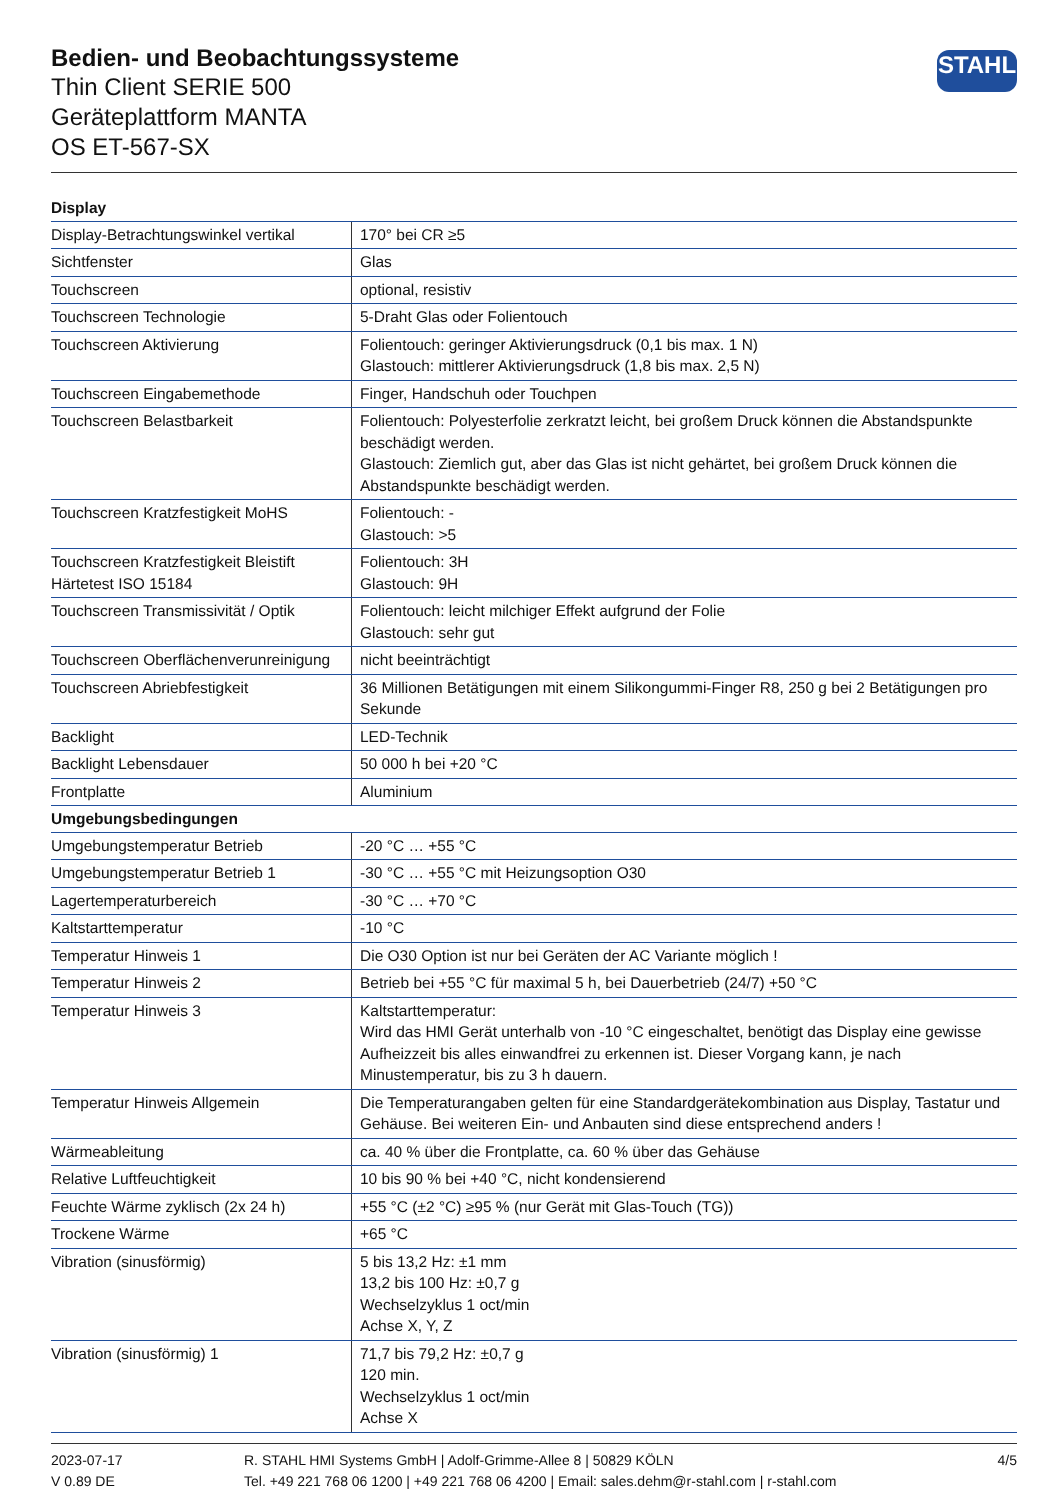Bedien- und Beobachtungssysteme
Thin Client SERIE 500
Geräteplattform MANTA
OS ET-567-SX
STAHL
| Display | |
| --- | --- |
| Display-Betrachtungswinkel vertikal | 170° bei CR ≥5 |
| Sichtfenster | Glas |
| Touchscreen | optional, resistiv |
| Touchscreen Technologie | 5-Draht Glas oder Folientouch |
| Touchscreen Aktivierung | Folientouch: geringer Aktivierungsdruck (0,1 bis max. 1 N) Glastouch: mittlerer Aktivierungsdruck (1,8 bis max. 2,5 N) |
| Touchscreen Eingabemethode | Finger, Handschuh oder Touchpen |
| Touchscreen Belastbarkeit | Folientouch: Polyesterfolie zerkratzt leicht, bei großem Druck können die Abstandspunkte beschädigt werden. Glastouch: Ziemlich gut, aber das Glas ist nicht gehärtet, bei großem Druck können die Abstandspunkte beschädigt werden. |
| Touchscreen Kratzfestigkeit MoHS | Folientouch: - Glastouch: >5 |
| Touchscreen Kratzfestigkeit Bleistift Härtetest ISO 15184 | Folientouch: 3H Glastouch: 9H |
| Touchscreen Transmissivität / Optik | Folientouch: leicht milchiger Effekt aufgrund der Folie Glastouch: sehr gut |
| Touchscreen Oberflächenverunreinigung | nicht beeinträchtigt |
| Touchscreen Abriebfestigkeit | 36 Millionen Betätigungen mit einem Silikongummi-Finger R8, 250 g bei 2 Betätigungen pro Sekunde |
| Backlight | LED-Technik |
| Backlight Lebensdauer | 50 000 h bei +20 °C |
| Frontplatte | Aluminium |
| Umgebungsbedingungen | |
| Umgebungstemperatur Betrieb | -20 °C … +55 °C |
| Umgebungstemperatur Betrieb 1 | -30 °C … +55 °C mit Heizungsoption O30 |
| Lagertemperaturbereich | -30 °C … +70 °C |
| Kaltstarttemperatur | -10 °C |
| Temperatur Hinweis 1 | Die O30 Option ist nur bei Geräten der AC Variante möglich ! |
| Temperatur Hinweis 2 | Betrieb bei +55 °C für maximal 5 h, bei Dauerbetrieb (24/7) +50 °C |
| Temperatur Hinweis 3 | Kaltstarttemperatur: Wird das HMI Gerät unterhalb von -10 °C eingeschaltet, benötigt das Display eine gewisse Aufheizzeit bis alles einwandfrei zu erkennen ist. Dieser Vorgang kann, je nach Minustemperatur, bis zu 3 h dauern. |
| Temperatur Hinweis Allgemein | Die Temperaturangaben gelten für eine Standardgerätekombination aus Display, Tastatur und Gehäuse. Bei weiteren Ein- und Anbauten sind diese entsprechend anders ! |
| Wärmeableitung | ca. 40 % über die Frontplatte, ca. 60 % über das Gehäuse |
| Relative Luftfeuchtigkeit | 10 bis 90 % bei +40 °C, nicht kondensierend |
| Feuchte Wärme zyklisch (2x 24 h) | +55 °C (±2 °C) ≥95 % (nur Gerät mit Glas-Touch (TG)) |
| Trockene Wärme | +65 °C |
| Vibration (sinusförmig) | 5 bis 13,2 Hz: ±1 mm 13,2 bis 100 Hz: ±0,7 g Wechselzyklus 1 oct/min Achse X, Y, Z |
| Vibration (sinusförmig) 1 | 71,7 bis 79,2 Hz: ±0,7 g 120 min. Wechselzyklus 1 oct/min Achse X |
2023-07-17
V 0.89 DE
R. STAHL HMI Systems GmbH | Adolf-Grimme-Allee 8 | 50829 KÖLN
Tel. +49 221 768 06 1200 | +49 221 768 06 4200 | Email: sales.dehm@r-stahl.com | r-stahl.com
4/5